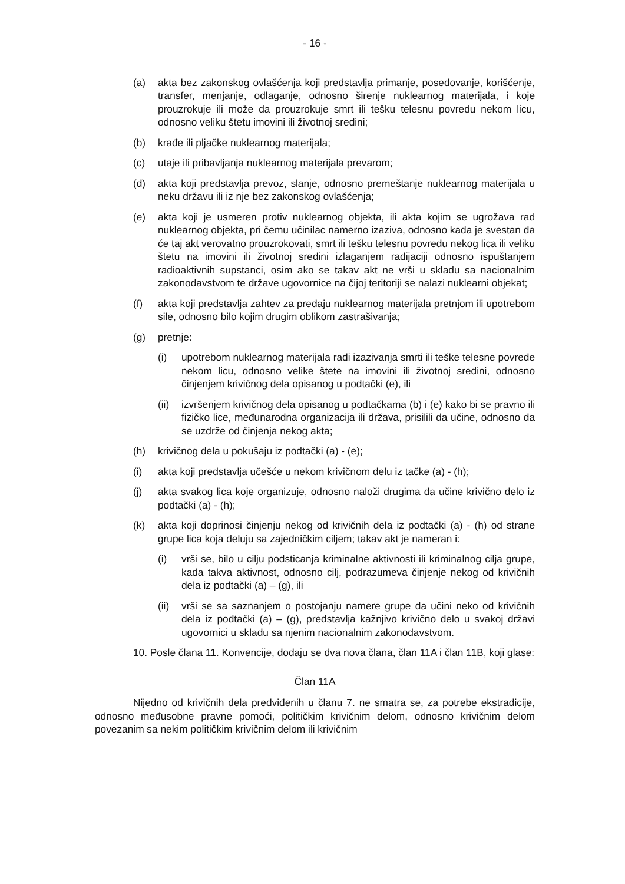- 16 -
(a) akta bez zakonskog ovlašćenja koji predstavlja primanje, posedovanje, korišćenje, transfer, menjanje, odlaganje, odnosno širenje nuklearnog materijala, i koje prouzrokuje ili može da prouzrokuje smrt ili tešku telesnu povredu nekom licu, odnosno veliku štetu imovini ili životnoj sredini;
(b) krađe ili pljačke nuklearnog materijala;
(c) utaje ili pribavljanja nuklearnog materijala prevarom;
(d) akta koji predstavlja prevoz, slanje, odnosno premeštanje nuklearnog materijala u neku državu ili iz nje bez zakonskog ovlašćenja;
(e) akta koji je usmeren protiv nuklearnog objekta, ili akta kojim se ugrožava rad nuklearnog objekta, pri čemu učinilac namerno izaziva, odnosno kada je svestan da će taj akt verovatno prouzrokovati, smrt ili tešku telesnu povredu nekog lica ili veliku štetu na imovini ili životnoj sredini izlaganjem radijaciji odnosno ispuštanjem radioaktivnih supstanci, osim ako se takav akt ne vrši u skladu sa nacionalnim zakonodavstvom te države ugovornice na čijoj teritoriji se nalazi nuklearni objekat;
(f) akta koji predstavlja zahtev za predaju nuklearnog materijala pretnjom ili upotrebom sile, odnosno bilo kojim drugim oblikom zastrašivanja;
(g) pretnje:
(i) upotrebom nuklearnog materijala radi izazivanja smrti ili teške telesne povrede nekom licu, odnosno velike štete na imovini ili životnoj sredini, odnosno činjenjem krivičnog dela opisanog u podtački (e), ili
(ii) izvršenjem krivičnog dela opisanog u podtačkama (b) i (e) kako bi se pravno ili fizičko lice, međunarodna organizacija ili država, prisilili da učine, odnosno da se uzdrže od činjenja nekog akta;
(h) krivičnog dela u pokušaju iz podtački (a) - (e);
(i) akta koji predstavlja učešće u nekom krivičnom delu iz tačke (a) - (h);
(j) akta svakog lica koje organizuje, odnosno naloži drugima da učine krivično delo iz podtački (a) - (h);
(k) akta koji doprinosi činjenju nekog od krivičnih dela iz podtački (a) - (h) od strane grupe lica koja deluju sa zajedničkim ciljem; takav akt je nameran i:
(i) vrši se, bilo u cilju podsticanja kriminalne aktivnosti ili kriminalnog cilja grupe, kada takva aktivnost, odnosno cilj, podrazumeva činjenje nekog od krivičnih dela iz podtački (a) – (g), ili
(ii) vrši se sa saznanjem o postojanju namere grupe da učini neko od krivičnih dela iz podtački (a) – (g), predstavlja kažnjivo krivično delo u svakoj državi ugovornici u skladu sa njenim nacionalnim zakonodavstvom.
10. Posle člana 11. Konvencije, dodaju se dva nova člana, član 11A i član 11B, koji glase:
Član 11A
Nijedno od krivičnih dela predviđenih u članu 7. ne smatra se, za potrebe ekstradicije, odnosno međusobne pravne pomoći, političkim krivičnim delom, odnosno krivičnim delom povezanim sa nekim političkim krivičnim delom ili krivičnim